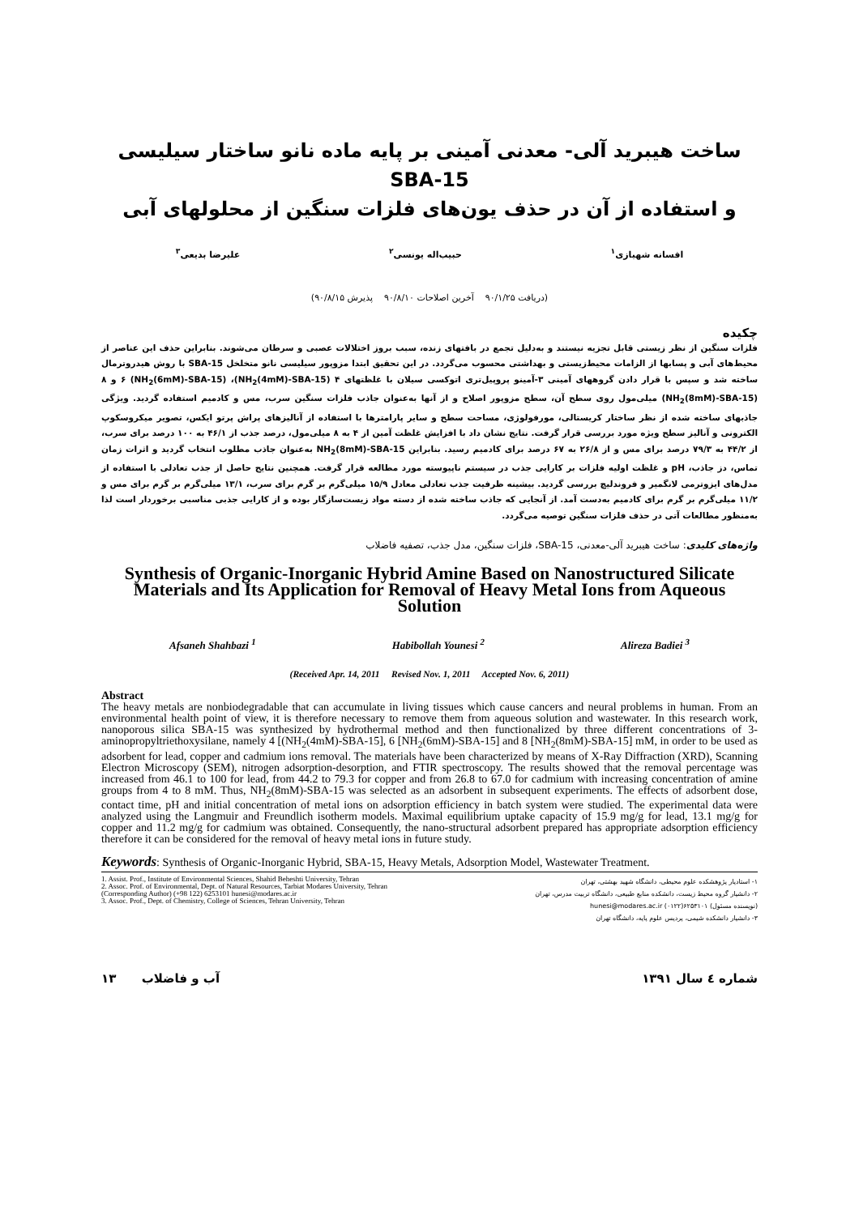ساخت هیبرید آلی- معدنی آمینی بر پایه ماده نانو ساختار سیلیسی SBA-15
و استفاده از آن در حذف یون‌های فلزات سنگین از محلولهای آبی
افسانه شهبازی<sup>۱</sup> حبیب‌اله یونسی<sup>۲</sup> علیرضا بدیعی<sup>۳</sup>
(دریافت ۹۰/۱/۲۵ آخرین اصلاحات ۹۰/۸/۱۰ پذیرش ۹۰/۸/۱۵)
چکیده
فلزات سنگین از نظر زیستی قابل تجزیه نیستند و به‌دلیل تجمع در بافتهای زنده، سبب بروز اختلالات عصبی و سرطان می‌شوند. بنابراین حذف این عناصر از محیط‌های آبی و پسابها از الزامات محیط‌زیستی و بهداشتی محسوب می‌گردد. در این تحقیق ابتدا مزوپور سیلیسی نانو متخلخل SBA-15 با روش هیدروترمال ساخته شد و سپس با قرار دادن گروههای آمینی ۳-آمینو پروپیل‌تری اتوکسی سیلان با غلظتهای ۴ (NH<sub>2</sub>(4mM)-SBA-15)، ۶ (NH<sub>2</sub>(6mM)-SBA-15) و ۸ (NH<sub>2</sub>(8mM)-SBA-15) میلی‌مول روی سطح آن، سطح مزوپور اصلاح و از آنها به‌عنوان جاذب فلزات سنگین سرب، مس و کادمیم استفاده گردید. ویژگی جاذبهای ساخته شده از نظر ساختار کریستالی، مورفولوژی، مساحت سطح و سایر پارامترها با استفاده از آنالیزهای پراش پرتو ایکس، تصویر میکروسکوپ الکترونی و آنالیز سطح ویژه مورد بررسی قرار گرفت. نتایج نشان داد با افزایش غلظت آمین از ۴ به ۸ میلی‌مول، درصد جذب از ۴۶/۱ به ۱۰۰ درصد برای سرب، از ۴۴/۲ به ۷۹/۳ درصد برای مس و از ۲۶/۸ به ۶۷ درصد برای کادمیم رسید. بنابراین NH<sub>2</sub>(8mM)-SBA-15 به‌عنوان جاذب مطلوب انتخاب گردید و اثرات زمان تماس، دز جاذب، pH و غلظت اولیه فلزات بر کارایی جذب در سیستم ناپیوسته مورد مطالعه قرار گرفت. همچنین نتایج حاصل از جذب تعادلی با استفاده از مدل‌های ایزوترمی لانگمیر و فروندلیچ بررسی گردید. بیشینه ظرفیت جذب تعادلی معادل ۱۵/۹ میلی‌گرم بر گرم برای سرب، ۱۳/۱ میلی‌گرم بر گرم برای مس و ۱۱/۲ میلی‌گرم بر گرم برای کادمیم به‌دست آمد. از آنجایی که جاذب ساخته شده از دسته مواد زیست‌سازگار بوده و از کارایی جذبی مناسبی برخوردار است لذا به‌منظور مطالعات آتی در حذف فلزات سنگین توصیه می‌گردد.
واژه‌های کلیدی: ساخت هیبرید آلی-معدنی، SBA-15، فلزات سنگین، مدل جذب، تصفیه فاضلاب
Synthesis of Organic-Inorganic Hybrid Amine Based on Nanostructured Silicate Materials and Its Application for Removal of Heavy Metal Ions from Aqueous Solution
Afsaneh Shahbazi <sup>1</sup> Habibollah Younesi <sup>2</sup> Alireza Badiei <sup>3</sup>
(Received Apr. 14, 2011 Revised Nov. 1, 2011 Accepted Nov. 6, 2011)
Abstract
The heavy metals are nonbiodegradable that can accumulate in living tissues which cause cancers and neural problems in human. From an environmental health point of view, it is therefore necessary to remove them from aqueous solution and wastewater. In this research work, nanoporous silica SBA-15 was synthesized by hydrothermal method and then functionalized by three different concentrations of 3-aminopropyltriethoxysilane, namely 4 [(NH<sub>2</sub>(4mM)-SBA-15], 6 [NH<sub>2</sub>(6mM)-SBA-15] and 8 [NH<sub>2</sub>(8mM)-SBA-15] mM, in order to be used as adsorbent for lead, copper and cadmium ions removal. The materials have been characterized by means of X-Ray Diffraction (XRD), Scanning Electron Microscopy (SEM), nitrogen adsorption-desorption, and FTIR spectroscopy. The results showed that the removal percentage was increased from 46.1 to 100 for lead, from 44.2 to 79.3 for copper and from 26.8 to 67.0 for cadmium with increasing concentration of amine groups from 4 to 8 mM. Thus, NH<sub>2</sub>(8mM)-SBA-15 was selected as an adsorbent in subsequent experiments. The effects of adsorbent dose, contact time, pH and initial concentration of metal ions on adsorption efficiency in batch system were studied. The experimental data were analyzed using the Langmuir and Freundlich isotherm models. Maximal equilibrium uptake capacity of 15.9 mg/g for lead, 13.1 mg/g for copper and 11.2 mg/g for cadmium was obtained. Consequently, the nano-structural adsorbent prepared has appropriate adsorption efficiency therefore it can be considered for the removal of heavy metal ions in future study.
Keywords: Synthesis of Organic-Inorganic Hybrid, SBA-15, Heavy Metals, Adsorption Model, Wastewater Treatment.
1. Assist. Prof., Institute of Environmental Sciences, Shahid Beheshti University, Tehran
2. Assoc. Prof. of Environmental, Dept. of Natural Resources, Tarbiat Modares University, Tehran (Corresponding Author) (+98 122) 6253101 hunesi@modares.ac.ir
3. Assoc. Prof., Dept. of Chemistry, College of Sciences, Tehran University, Tehran
۱- استادیار پژوهشکده علوم محیطی، دانشگاه شهید بهشتی، تهران
۲- دانشیار گروه محیط زیست، دانشکده منابع طبیعی، دانشگاه تربیت مدرس، تهران
(نویسنده مسئول) ۶۲۵۳۱۰۱(۰۱۲۲) hunesi@modares.ac.ir
۳- دانشیار دانشکده شیمی، پردیس علوم پایه، دانشگاه تهران
۱۳ آب و فاضلاب شماره ٤ سال ۱۳۹۱